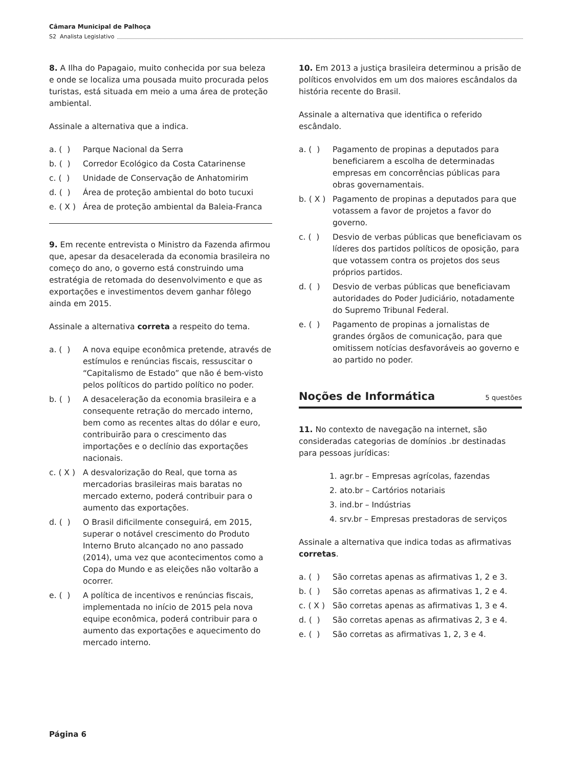Câmara Municipal de Palhoça
S2 Analista Legislativo
8. A Ilha do Papagaio, muito conhecida por sua beleza e onde se localiza uma pousada muito procurada pelos turistas, está situada em meio a uma área de proteção ambiental.
Assinale a alternativa que a indica.
a. ( ) Parque Nacional da Serra
b. ( ) Corredor Ecológico da Costa Catarinense
c. ( ) Unidade de Conservação de Anhatomirim
d. ( ) Área de proteção ambiental do boto tucuxi
e. ( X ) Área de proteção ambiental da Baleia-Franca
9. Em recente entrevista o Ministro da Fazenda afirmou que, apesar da desacelerada da economia brasileira no começo do ano, o governo está construindo uma estratégia de retomada do desenvolvimento e que as exportações e investimentos devem ganhar fôlego ainda em 2015.
Assinale a alternativa correta a respeito do tema.
a. ( ) A nova equipe econômica pretende, através de estímulos e renúncias fiscais, ressuscitar o “Capitalismo de Estado” que não é bem-visto pelos políticos do partido político no poder.
b. ( ) A desaceleração da economia brasileira e a consequente retração do mercado interno, bem como as recentes altas do dólar e euro, contribuirão para o crescimento das importações e o declínio das exportações nacionais.
c. ( X ) A desvalorização do Real, que torna as mercadorias brasileiras mais baratas no mercado externo, poderá contribuir para o aumento das exportações.
d. ( ) O Brasil dificilmente conseguirá, em 2015, superar o notável crescimento do Produto Interno Bruto alcançado no ano passado (2014), uma vez que acontecimentos como a Copa do Mundo e as eleições não voltarão a ocorrer.
e. ( ) A política de incentivos e renúncias fiscais, implementada no início de 2015 pela nova equipe econômica, poderá contribuir para o aumento das exportações e aquecimento do mercado interno.
10. Em 2013 a justiça brasileira determinou a prisão de políticos envolvidos em um dos maiores escândalos da história recente do Brasil.
Assinale a alternativa que identifica o referido escândalo.
a. ( ) Pagamento de propinas a deputados para beneficiarem a escolha de determinadas empresas em concorrências públicas para obras governamentais.
b. ( X ) Pagamento de propinas a deputados para que votassem a favor de projetos a favor do governo.
c. ( ) Desvio de verbas públicas que beneficiavam os líderes dos partidos políticos de oposição, para que votassem contra os projetos dos seus próprios partidos.
d. ( ) Desvio de verbas públicas que beneficiavam autoridades do Poder Judiciário, notadamente do Supremo Tribunal Federal.
e. ( ) Pagamento de propinas a jornalistas de grandes órgãos de comunicação, para que omitissem notícias desfavoráveis ao governo e ao partido no poder.
Noções de Informática 5 questões
11. No contexto de navegação na internet, são consideradas categorias de domínios .br destinadas para pessoas jurídicas:
1. agr.br – Empresas agrícolas, fazendas
2. ato.br – Cartórios notariais
3. ind.br – Indústrias
4. srv.br – Empresas prestadoras de serviços
Assinale a alternativa que indica todas as afirmativas corretas.
a. ( ) São corretas apenas as afirmativas 1, 2 e 3.
b. ( ) São corretas apenas as afirmativas 1, 2 e 4.
c. ( X ) São corretas apenas as afirmativas 1, 3 e 4.
d. ( ) São corretas apenas as afirmativas 2, 3 e 4.
e. ( ) São corretas as afirmativas 1, 2, 3 e 4.
Página 6